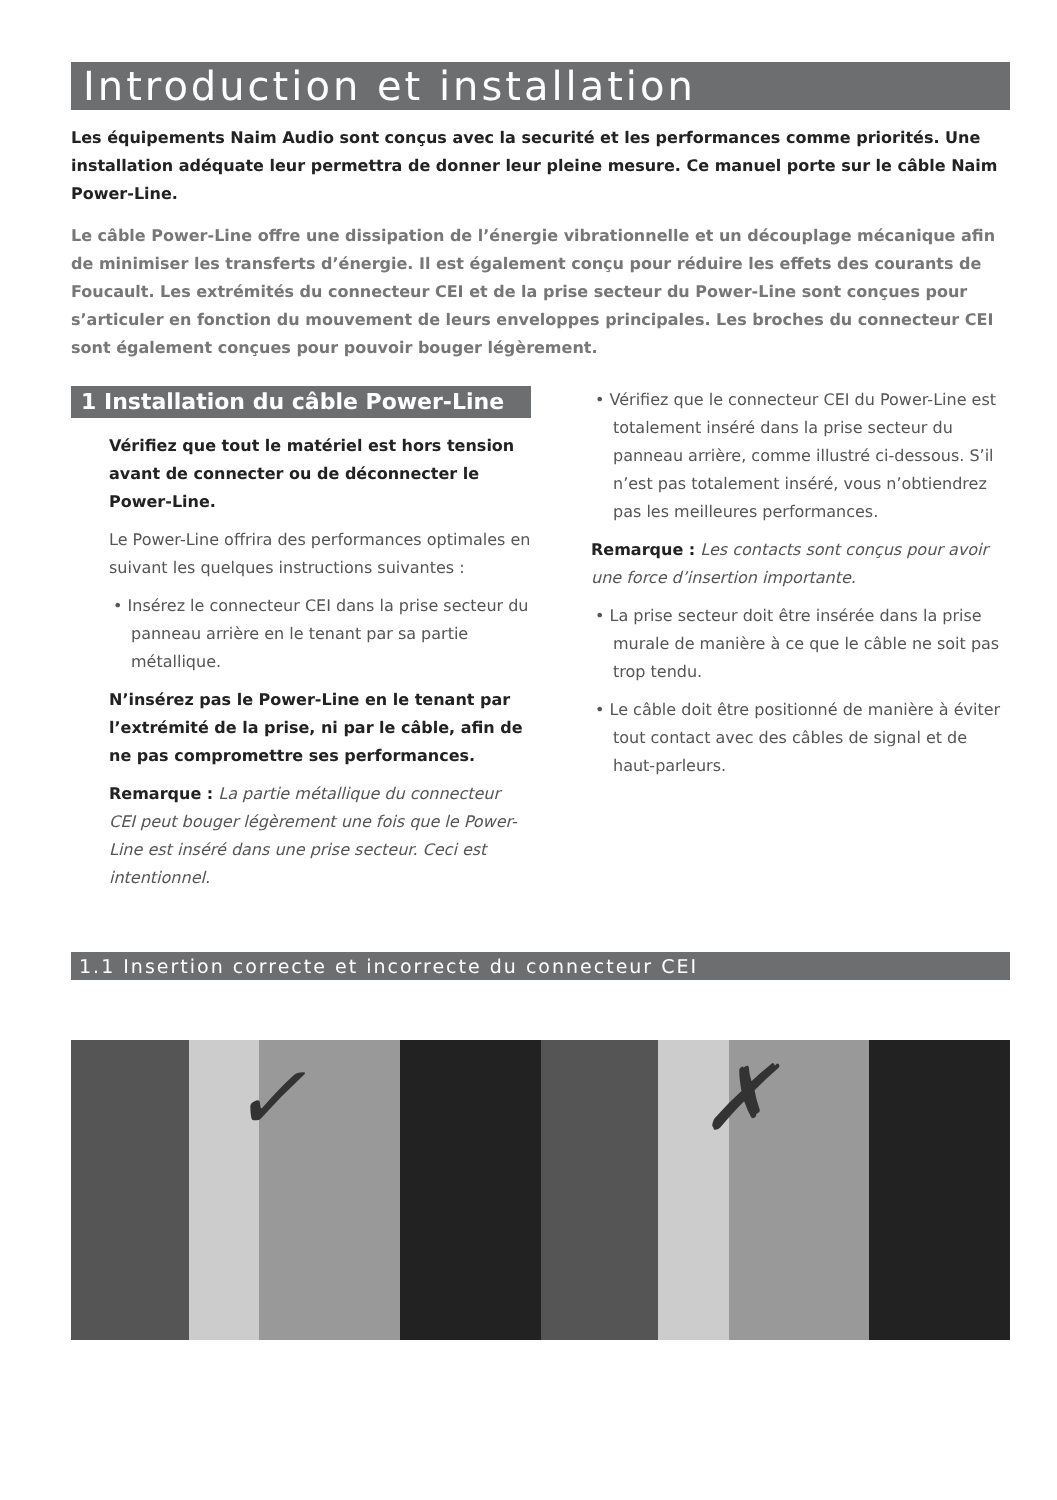Introduction et installation
Les équipements Naim Audio sont conçus avec la securité et les performances comme priorités. Une installation adéquate leur permettra de donner leur pleine mesure. Ce manuel porte sur le câble Naim Power-Line.
Le câble Power-Line offre une dissipation de l’énergie vibrationnelle et un découplage mécanique afin de minimiser les transferts d’énergie. Il est également conçu pour réduire les effets des courants de Foucault. Les extrémités du connecteur CEI et de la prise secteur du Power-Line sont conçues pour s’articuler en fonction du mouvement de leurs enveloppes principales. Les broches du connecteur CEI sont également conçues pour pouvoir bouger légèrement.
1 Installation du câble Power-Line
Vérifiez que tout le matériel est hors tension avant de connecter ou de déconnecter le Power-Line.
Le Power-Line offrira des performances optimales en suivant les quelques instructions suivantes :
• Insérez le connecteur CEI dans la prise secteur du panneau arrière en le tenant par sa partie métallique.
N’insérez pas le Power-Line en le tenant par l’extrémité de la prise, ni par le câble, afin de ne pas compromettre ses performances.
Remarque : La partie métallique du connecteur CEI peut bouger légèrement une fois que le Power-Line est inséré dans une prise secteur. Ceci est intentionnel.
• Vérifiez que le connecteur CEI du Power-Line est totalement inséré dans la prise secteur du panneau arrière, comme illustré ci-dessous. S’il n’est pas totalement inséré, vous n’obtiendrez pas les meilleures performances.
Remarque : Les contacts sont conçus pour avoir une force d’insertion importante.
• La prise secteur doit être insérée dans la prise murale de manière à ce que le câble ne soit pas trop tendu.
• Le câble doit être positionné de manière à éviter tout contact avec des câbles de signal et de haut-parleurs.
1.1 Insertion correcte et incorrecte du connecteur CEI
✓
✗